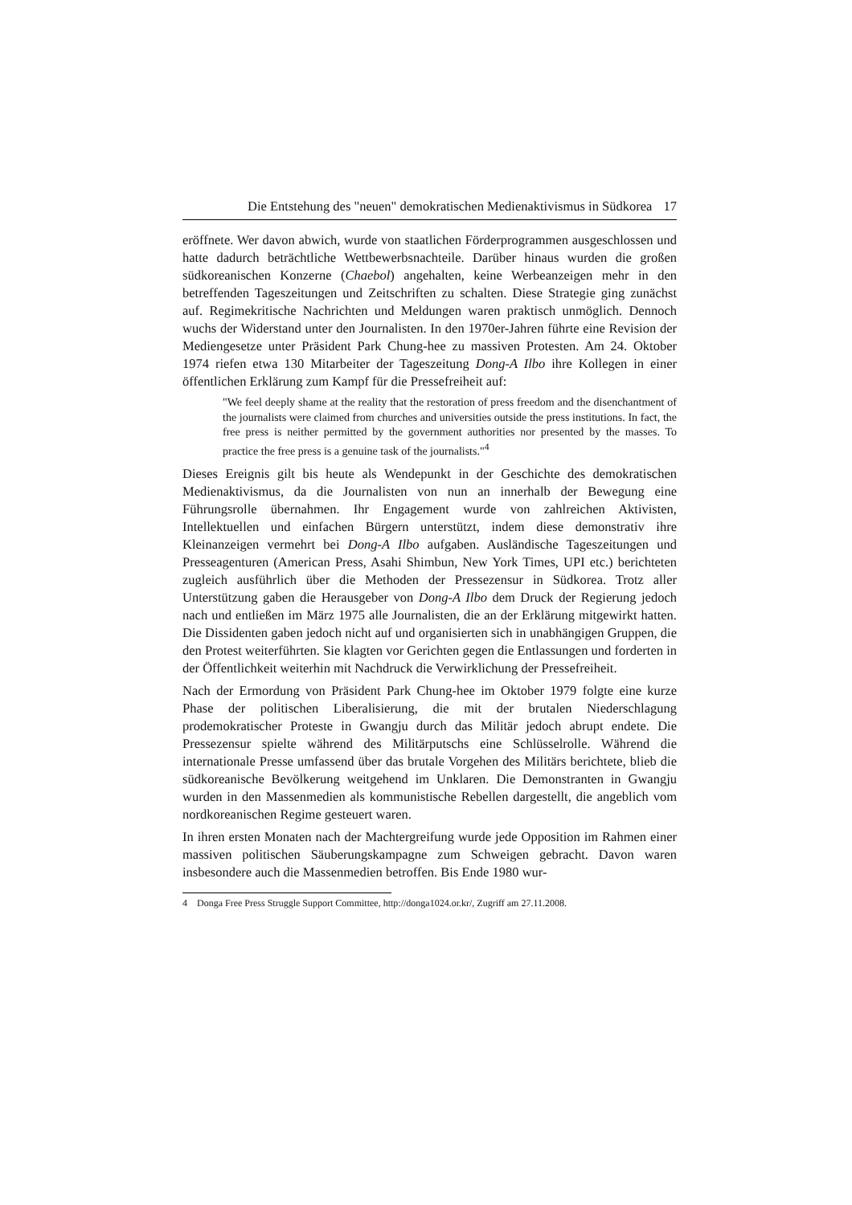Die Entstehung des "neuen" demokratischen Medienaktivismus in Südkorea 17
eröffnete. Wer davon abwich, wurde von staatlichen Förderprogrammen ausgeschlossen und hatte dadurch beträchtliche Wettbewerbsnachteile. Darüber hinaus wurden die großen südkoreanischen Konzerne (Chaebol) angehalten, keine Werbeanzeigen mehr in den betreffenden Tageszeitungen und Zeitschriften zu schalten. Diese Strategie ging zunächst auf. Regimekritische Nachrichten und Meldungen waren praktisch unmöglich. Dennoch wuchs der Widerstand unter den Journalisten. In den 1970er-Jahren führte eine Revision der Mediengesetze unter Präsident Park Chung-hee zu massiven Protesten. Am 24. Oktober 1974 riefen etwa 130 Mitarbeiter der Tageszeitung Dong-A Ilbo ihre Kollegen in einer öffentlichen Erklärung zum Kampf für die Pressefreiheit auf:
"We feel deeply shame at the reality that the restoration of press freedom and the disenchantment of the journalists were claimed from churches and universities outside the press institutions. In fact, the free press is neither permitted by the government authorities nor presented by the masses. To practice the free press is a genuine task of the journalists."<sup>4</sup>
Dieses Ereignis gilt bis heute als Wendepunkt in der Geschichte des demokratischen Medienaktivismus, da die Journalisten von nun an innerhalb der Bewegung eine Führungsrolle übernahmen. Ihr Engagement wurde von zahlreichen Aktivisten, Intellektuellen und einfachen Bürgern unterstützt, indem diese demonstrativ ihre Kleinanzeigen vermehrt bei Dong-A Ilbo aufgaben. Ausländische Tageszeitungen und Presseagenturen (American Press, Asahi Shimbun, New York Times, UPI etc.) berichteten zugleich ausführlich über die Methoden der Pressezensur in Südkorea. Trotz aller Unterstützung gaben die Herausgeber von Dong-A Ilbo dem Druck der Regierung jedoch nach und entließen im März 1975 alle Journalisten, die an der Erklärung mitgewirkt hatten. Die Dissidenten gaben jedoch nicht auf und organisierten sich in unabhängigen Gruppen, die den Protest weiterführten. Sie klagten vor Gerichten gegen die Entlassungen und forderten in der Öffentlichkeit weiterhin mit Nachdruck die Verwirklichung der Pressefreiheit.
Nach der Ermordung von Präsident Park Chung-hee im Oktober 1979 folgte eine kurze Phase der politischen Liberalisierung, die mit der brutalen Niederschlagung prodemokratischer Proteste in Gwangju durch das Militär jedoch abrupt endete. Die Pressezensur spielte während des Militärputschs eine Schlüsselrolle. Während die internationale Presse umfassend über das brutale Vorgehen des Militärs berichtete, blieb die südkoreanische Bevölkerung weitgehend im Unklaren. Die Demonstranten in Gwangju wurden in den Massenmedien als kommunistische Rebellen dargestellt, die angeblich vom nordkoreanischen Regime gesteuert waren.
In ihren ersten Monaten nach der Machtergreifung wurde jede Opposition im Rahmen einer massiven politischen Säuberungskampagne zum Schweigen gebracht. Davon waren insbesondere auch die Massenmedien betroffen. Bis Ende 1980 wur-
4 Donga Free Press Struggle Support Committee, http://donga1024.or.kr/, Zugriff am 27.11.2008.